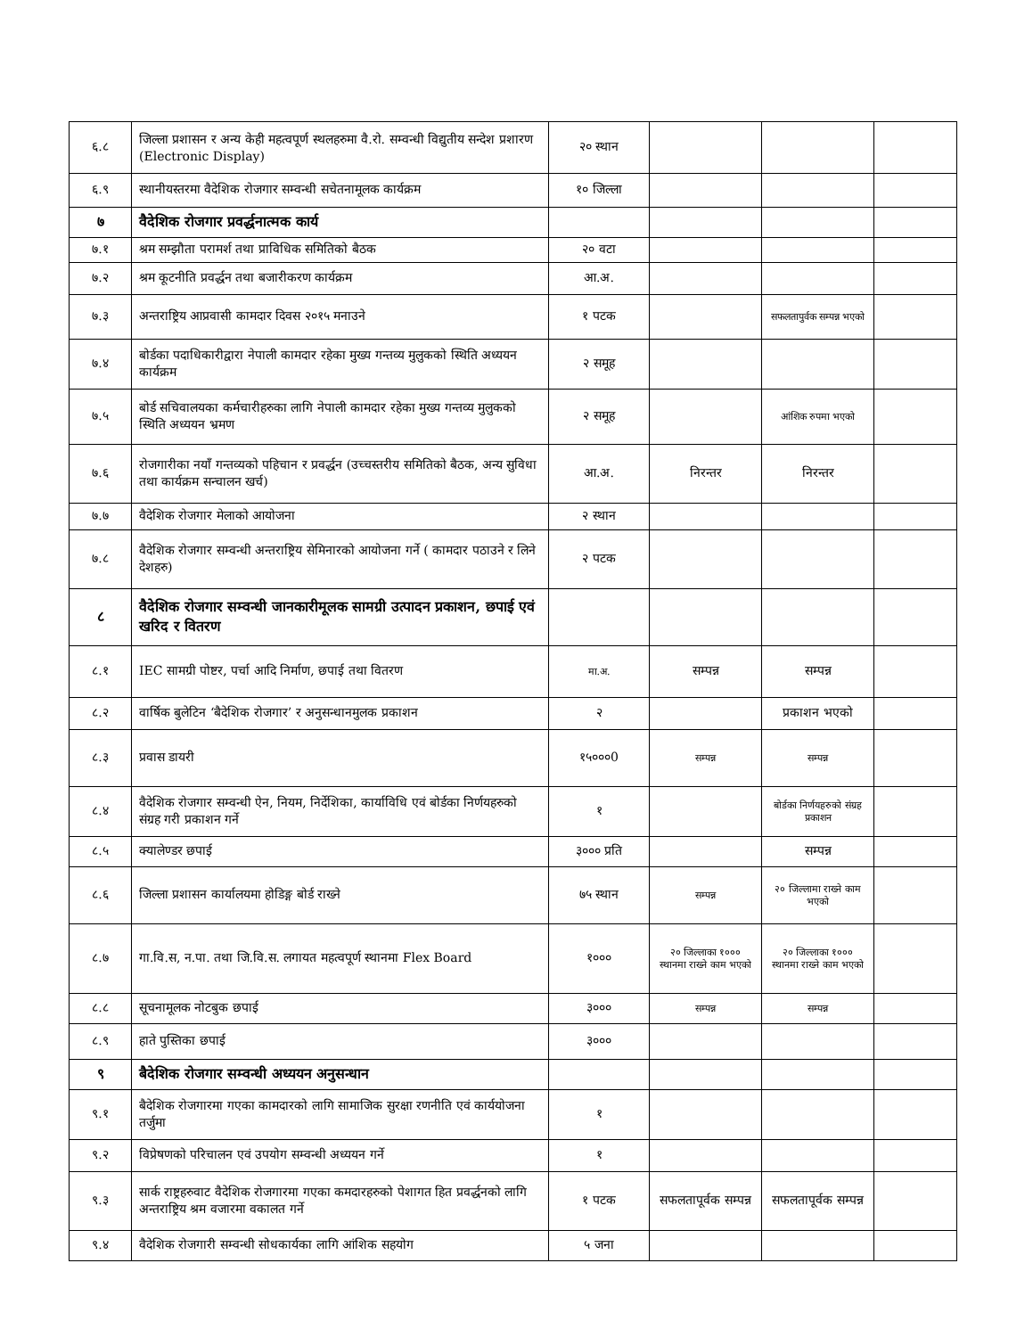| ६.८ | जिल्ला प्रशासन र अन्य केही महत्वपूर्ण स्थलहरुमा वै.रो. सम्वन्धी विद्युतीय सन्देश प्रशारण (Electronic Display) | २० स्थान | | | |
| ६.९ | स्थानीयस्तरमा वैदेशिक रोजगार सम्वन्धी सचेतनामूलक कार्यक्रम | १० जिल्ला | | | |
| ७ | वैदेशिक रोजगार प्रवर्द्धनात्मक कार्य | | | | |
| ७.१ | श्रम सम्झौता परामर्श तथा प्राविधिक समितिको बैठक | २० वटा | | | |
| ७.२ | श्रम कूटनीति प्रवर्द्धन तथा बजारीकरण कार्यक्रम | आ.अ. | | | |
| ७.३ | अन्तराष्ट्रिय आप्रवासी कामदार दिवस २०१५ मनाउने | १ पटक | | सफलतापुर्वक सम्पन्न भएको | |
| ७.४ | बोर्डका पदाधिकारीद्वारा नेपाली कामदार रहेका मुख्य गन्तव्य मुलुकको स्थिति अध्ययन कार्यक्रम | २ समूह | | | |
| ७.५ | बोर्ड सचिवालयका कर्मचारीहरुका लागि नेपाली कामदार रहेका मुख्य गन्तव्य मुलुकको स्थिति अध्ययन भ्रमण | २ समूह | | आंशिक रुपमा भएको | |
| ७.६ | रोजगारीका नयाँ गन्तव्यको पहिचान र प्रवर्द्धन (उच्चस्तरीय समितिको बैठक, अन्य सुविधा तथा कार्यक्रम सन्चालन खर्च) | आ.अ. | निरन्तर | निरन्तर | |
| ७.७ | वैदेशिक रोजगार मेलाको आयोजना | २ स्थान | | | |
| ७.८ | वैदेशिक रोजगार सम्वन्धी अन्तराष्ट्रिय सेमिनारको आयोजना गर्ने ( कामदार पठाउने र लिने देशहरु) | २ पटक | | | |
| ८ | वैदेशिक रोजगार सम्वन्धी जानकारीमूलक सामग्री उत्पादन प्रकाशन, छपाई एवं खरिद र वितरण | | | | |
| ८.१ | IEC सामग्री पोष्टर, पर्चा आदि निर्माण, छपाई तथा वितरण | मा.अ. | सम्पन्न | सम्पन्न | |
| ८.२ | वार्षिक बुलेटिन ‘बैदेशिक रोजगार’ र अनुसन्धानमुलक प्रकाशन | २ | | प्रकाशन भएको | |
| ८.३ | प्रवास डायरी | १५०००0 | सम्पन्न | सम्पन्न | |
| ८.४ | वैदेशिक रोजगार सम्वन्धी ऐन, नियम, निर्देशिका, कार्याविधि एवं बोर्डका निर्णयहरुको संग्रह गरी प्रकाशन गर्ने | १ | | बोर्डका निर्णयहरुको संग्रह प्रकाशन | |
| ८.५ | क्यालेण्डर छपाई | ३००० प्रति | | सम्पन्न | |
| ८.६ | जिल्ला प्रशासन कार्यालयमा होडिङ्ग बोर्ड राख्ने | ७५ स्थान | सम्पन्न | २० जिल्लामा राख्ने काम भएको | |
| ८.७ | गा.वि.स, न.पा. तथा जि.वि.स. लगायत महत्वपूर्ण स्थानमा Flex Board | १००० | २० जिल्लाका १००० स्थानमा राख्ने काम भएको | २० जिल्लाका १००० स्थानमा राख्ने काम भएको | |
| ८.८ | सूचनामूलक नोटबुक छपाई | ३००० | सम्पन्न | सम्पन्न | |
| ८.९ | हाते पुस्तिका छपाई | ३००० | | | |
| ९ | बैदेशिक रोजगार सम्वन्धी अध्ययन अनुसन्धान | | | | |
| ९.१ | बैदेशिक रोजगारमा गएका कामदारको लागि सामाजिक सुरक्षा रणनीति एवं कार्ययोजना तर्जुमा | १ | | | |
| ९.२ | विप्रेषणको परिचालन एवं उपयोग सम्वन्धी अध्ययन गर्ने | १ | | | |
| ९.३ | सार्क राष्ट्रहरुवाट वैदेशिक रोजगारमा गएका कमदारहरुको पेशागत हित प्रवर्द्धनको लागि अन्तराष्ट्रिय श्रम वजारमा वकालत गर्ने | १ पटक | सफलतापूर्वक सम्पन्न | सफलतापूर्वक सम्पन्न | |
| ९.४ | वैदेशिक रोजगारी सम्वन्धी सोधकार्यका लागि आंशिक सहयोग | ५ जना | | | |